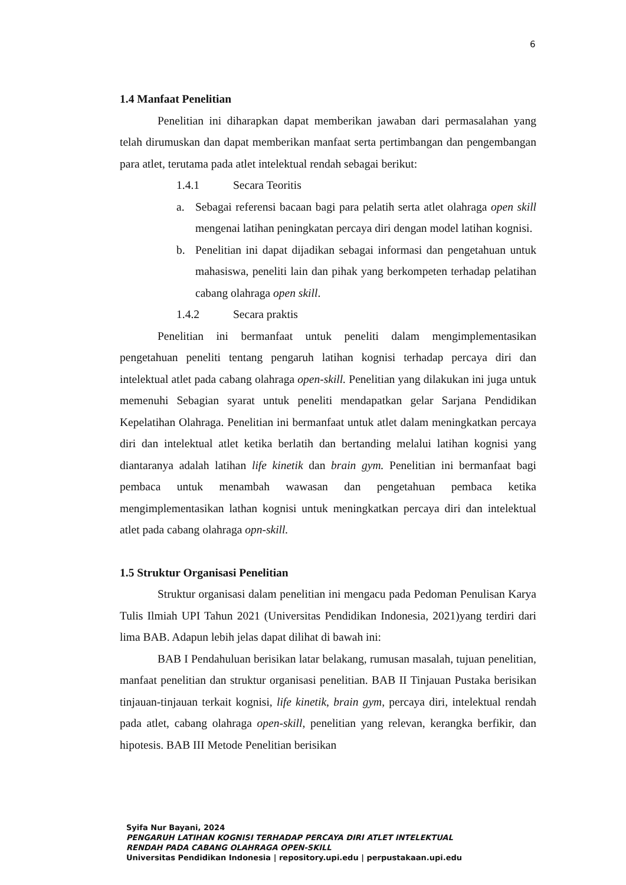6
1.4 Manfaat Penelitian
Penelitian ini diharapkan dapat memberikan jawaban dari permasalahan yang telah dirumuskan dan dapat memberikan manfaat serta pertimbangan dan pengembangan para atlet, terutama pada atlet intelektual rendah sebagai berikut:
1.4.1 Secara Teoritis
a. Sebagai referensi bacaan bagi para pelatih serta atlet olahraga open skill mengenai latihan peningkatan percaya diri dengan model latihan kognisi.
b. Penelitian ini dapat dijadikan sebagai informasi dan pengetahuan untuk mahasiswa, peneliti lain dan pihak yang berkompeten terhadap pelatihan cabang olahraga open skill.
1.4.2 Secara praktis
Penelitian ini bermanfaat untuk peneliti dalam mengimplementasikan pengetahuan peneliti tentang pengaruh latihan kognisi terhadap percaya diri dan intelektual atlet pada cabang olahraga open-skill. Penelitian yang dilakukan ini juga untuk memenuhi Sebagian syarat untuk peneliti mendapatkan gelar Sarjana Pendidikan Kepelatihan Olahraga. Penelitian ini bermanfaat untuk atlet dalam meningkatkan percaya diri dan intelektual atlet ketika berlatih dan bertanding melalui latihan kognisi yang diantaranya adalah latihan life kinetik dan brain gym. Penelitian ini bermanfaat bagi pembaca untuk menambah wawasan dan pengetahuan pembaca ketika mengimplementasikan lathan kognisi untuk meningkatkan percaya diri dan intelektual atlet pada cabang olahraga opn-skill.
1.5 Struktur Organisasi Penelitian
Struktur organisasi dalam penelitian ini mengacu pada Pedoman Penulisan Karya Tulis Ilmiah UPI Tahun 2021 (Universitas Pendidikan Indonesia, 2021)yang terdiri dari lima BAB. Adapun lebih jelas dapat dilihat di bawah ini:
BAB I Pendahuluan berisikan latar belakang, rumusan masalah, tujuan penelitian, manfaat penelitian dan struktur organisasi penelitian. BAB II Tinjauan Pustaka berisikan tinjauan-tinjauan terkait kognisi, life kinetik, brain gym, percaya diri, intelektual rendah pada atlet, cabang olahraga open-skill, penelitian yang relevan, kerangka berfikir, dan hipotesis. BAB III Metode Penelitian berisikan
Syifa Nur Bayani, 2024
PENGARUH LATIHAN KOGNISI TERHADAP PERCAYA DIRI ATLET INTELEKTUAL
RENDAH PADA CABANG OLAHRAGA OPEN-SKILL
Universitas Pendidikan Indonesia | repository.upi.edu | perpustakaan.upi.edu